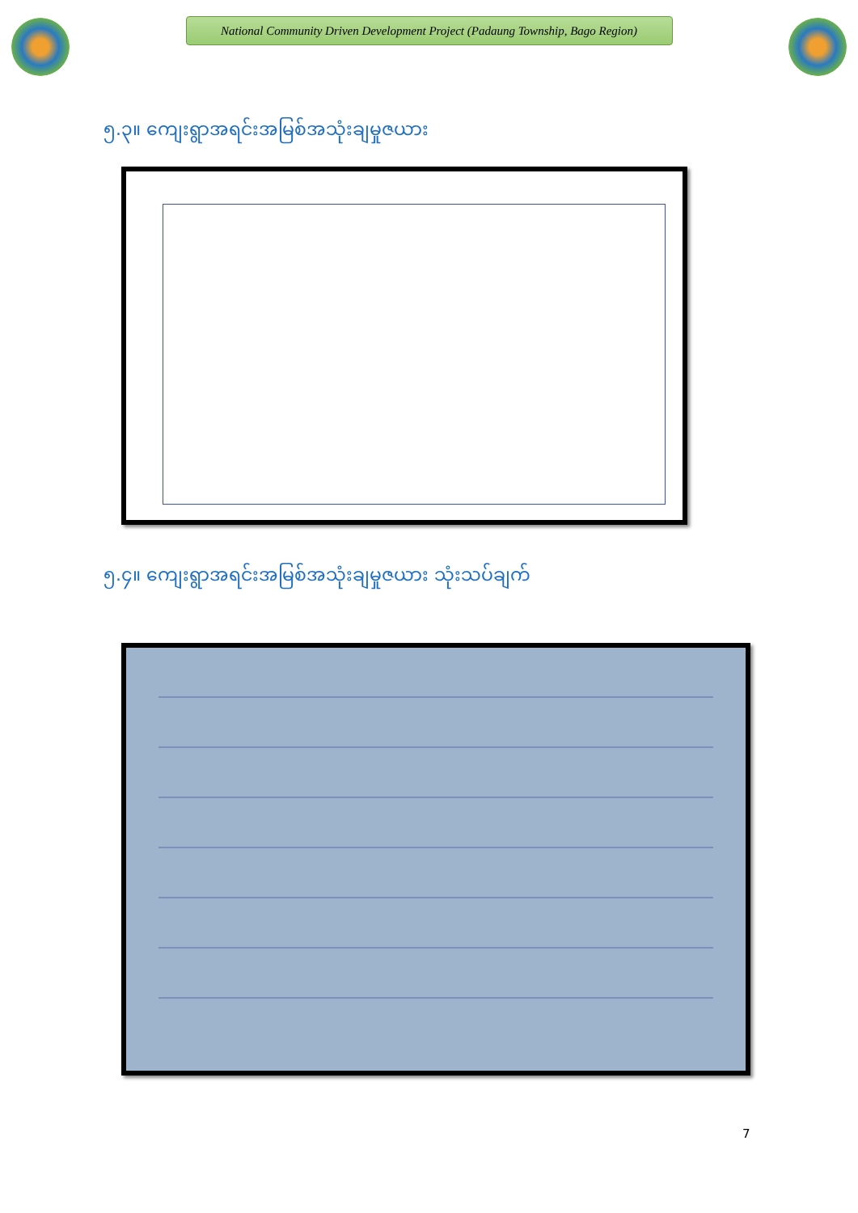National Community Driven Development Project (Padaung Township, Bago Region)
၅.၃။ ကျေးရွာအရင်းအမြစ်အသုံးချမှုဇယား
၅.၄။ ကျေးရွာအရင်းအမြစ်အသုံးချမှုဇယား သုံးသပ်ချက်
7